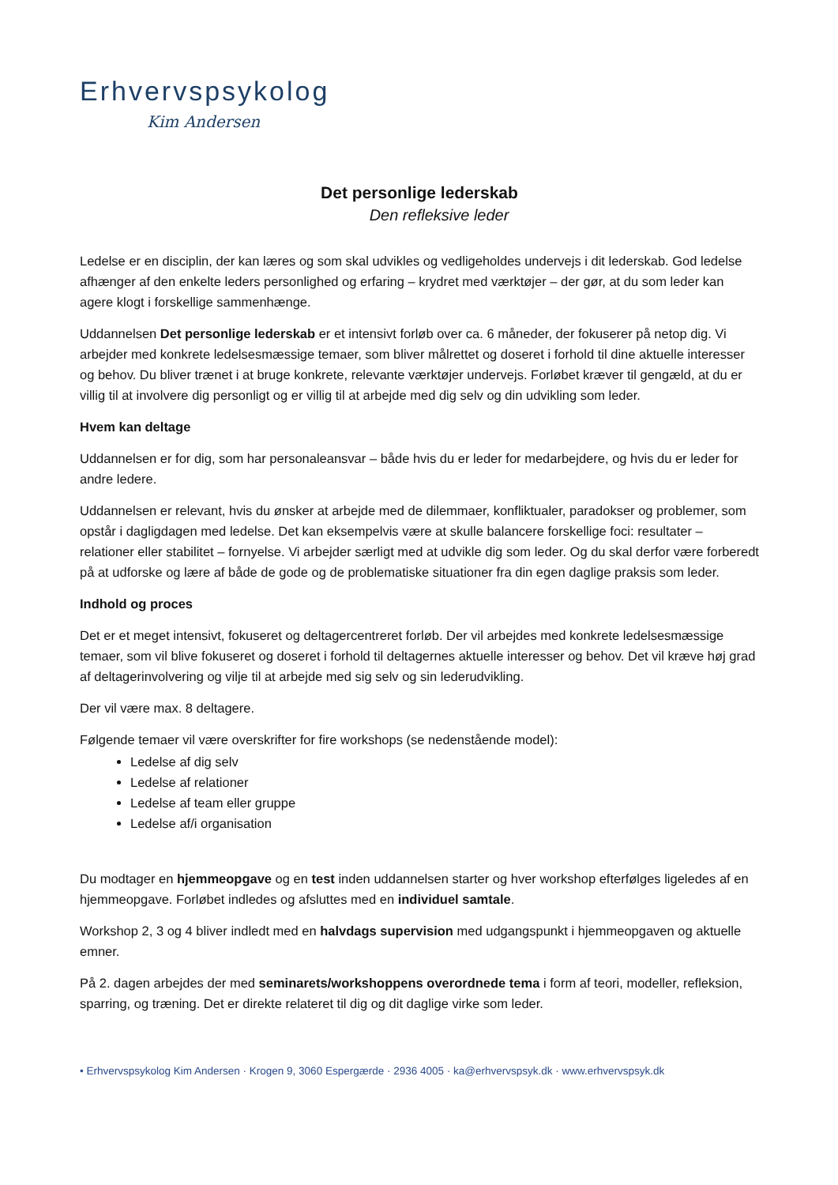Erhvervspsykolog
Kim Andersen
Det personlige lederskab
Den refleksive leder
Ledelse er en disciplin, der kan læres og som skal udvikles og vedligeholdes undervejs i dit lederskab. God ledelse afhænger af den enkelte leders personlighed og erfaring – krydret med værktøjer – der gør, at du som leder kan agere klogt i forskellige sammenhænge.
Uddannelsen Det personlige lederskab er et intensivt forløb over ca. 6 måneder, der fokuserer på netop dig. Vi arbejder med konkrete ledelsesmæssige temaer, som bliver målrettet og doseret i forhold til dine aktuelle interesser og behov. Du bliver trænet i at bruge konkrete, relevante værktøjer undervejs. Forløbet kræver til gengæld, at du er villig til at involvere dig personligt og er villig til at arbejde med dig selv og din udvikling som leder.
Hvem kan deltage
Uddannelsen er for dig, som har personaleansvar – både hvis du er leder for medarbejdere, og hvis du er leder for andre ledere.
Uddannelsen er relevant, hvis du ønsker at arbejde med de dilemmaer, konfliktualer, paradokser og problemer, som opstår i dagligdagen med ledelse. Det kan eksempelvis være at skulle balancere forskellige foci: resultater – relationer eller stabilitet – fornyelse. Vi arbejder særligt med at udvikle dig som leder. Og du skal derfor være forberedt på at udforske og lære af både de gode og de problematiske situationer fra din egen daglige praksis som leder.
Indhold og proces
Det er et meget intensivt, fokuseret og deltagercentreret forløb. Der vil arbejdes med konkrete ledelsesmæssige temaer, som vil blive fokuseret og doseret i forhold til deltagernes aktuelle interesser og behov. Det vil kræve høj grad af deltagerinvolvering og vilje til at arbejde med sig selv og sin lederudvikling.
Der vil være max. 8 deltagere.
Følgende temaer vil være overskrifter for fire workshops (se nedenstående model):
Ledelse af dig selv
Ledelse af relationer
Ledelse af team eller gruppe
Ledelse af/i organisation
Du modtager en hjemmeopgave og en test inden uddannelsen starter og hver workshop efterfølges ligeledes af en hjemmeopgave. Forløbet indledes og afsluttes med en individuel samtale.
Workshop 2, 3 og 4 bliver indledt med en halvdags supervision med udgangspunkt i hjemmeopgaven og aktuelle emner.
På 2. dagen arbejdes der med seminarets/workshoppens overordnede tema i form af teori, modeller, refleksion, sparring, og træning. Det er direkte relateret til dig og dit daglige virke som leder.
• Erhvervspsykolog Kim Andersen · Krogen 9, 3060 Espergærde · 2936 4005 · ka@erhvervspsyk.dk · www.erhvervspsyk.dk